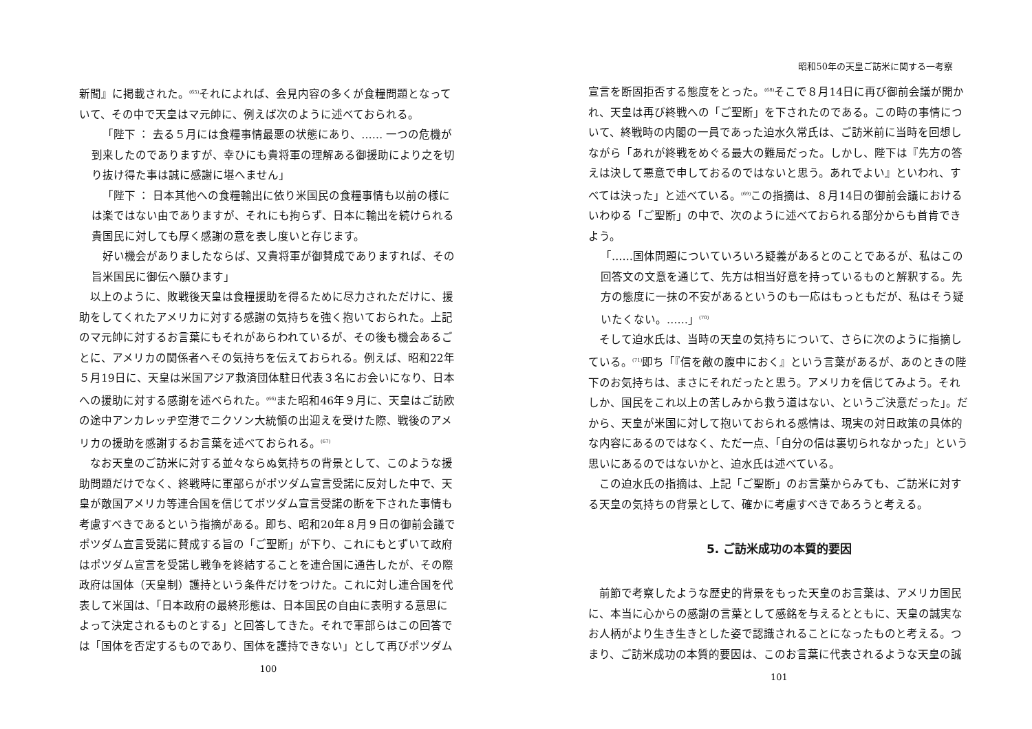新聞』に掲載された。<sup>(65)</sup>それによれば、会見内容の多くが食糧問題となっていて、その中で天皇はマ元帥に、例えば次のように述べておられる。
「陛下 ： 去る５月には食糧事情最悪の状態にあり、…… 一つの危機が到来したのでありますが、幸ひにも貴将軍の理解ある御援助により之を切り抜け得た事は誠に感謝に堪へません」
「陛下 ： 日本其他への食糧輸出に依り米国民の食糧事情も以前の様には楽ではない由でありますが、それにも拘らず、日本に輸出を続けられる貴国民に対しても厚く感謝の意を表し度いと存じます。
好い機会がありましたならば、又貴将軍が御賛成でありますれば、その旨米国民に御伝へ願ひます」
以上のように、敗戦後天皇は食糧援助を得るために尽力されただけに、援助をしてくれたアメリカに対する感謝の気持ちを強く抱いておられた。上記のマ元帥に対するお言葉にもそれがあらわれているが、その後も機会あるごとに、アメリカの関係者へその気持ちを伝えておられる。例えば、昭和22年５月19日に、天皇は米国アジア救済団体駐日代表３名にお会いになり、日本への援助に対する感謝を述べられた。<sup>(66)</sup>また昭和46年９月に、天皇はご訪欧の途中アンカレッヂ空港でニクソン大統領の出迎えを受けた際、戦後のアメリカの援助を感謝するお言葉を述べておられる。<sup>(67)</sup>
なお天皇のご訪米に対する並々ならぬ気持ちの背景として、このような援助問題だけでなく、終戦時に軍部らがポツダム宣言受諾に反対した中で、天皇が敵国アメリカ等連合国を信じてポツダム宣言受諾の断を下された事情も考慮すべきであるという指摘がある。即ち、昭和20年８月９日の御前会議でポツダム宣言受諾に賛成する旨の「ご聖断」が下り、これにもとずいて政府はポツダム宣言を受諾し戦争を終結することを連合国に通告したが、その際政府は国体（天皇制）護持という条件だけをつけた。これに対し連合国を代表して米国は、「日本政府の最終形態は、日本国民の自由に表明する意思によって決定されるものとする」と回答してきた。それで軍部らはこの回答では「国体を否定するものであり、国体を護持できない」として再びポツダム
100
昭和50年の天皇ご訪米に関する一考察
宣言を断固拒否する態度をとった。<sup>(68)</sup>そこで８月14日に再び御前会議が開かれ、天皇は再び終戦への「ご聖断」を下されたのである。この時の事情について、終戦時の内閣の一員であった迫水久常氏は、ご訪米前に当時を回想しながら「あれが終戦をめぐる最大の難局だった。しかし、陛下は『先方の答えは決して悪意で申しておるのではないと思う。あれでよい』といわれ、すべては決った」と述べている。<sup>(69)</sup>この指摘は、８月14日の御前会議におけるいわゆる「ご聖断」の中で、次のように述べておられる部分からも首肯できよう。
「……国体問題についていろいろ疑義があるとのことであるが、私はこの回答文の文意を通じて、先方は相当好意を持っているものと解釈する。先方の態度に一抹の不安があるというのも一応はもっともだが、私はそう疑いたくない。……」<sup>(70)</sup>
そして迫水氏は、当時の天皇の気持ちについて、さらに次のように指摘している。<sup>(71)</sup>即ち「『信を敵の腹中におく』という言葉があるが、あのときの陛下のお気持ちは、まさにそれだったと思う。アメリカを信じてみよう。それしか、国民をこれ以上の苦しみから救う道はない、というご決意だった」。だから、天皇が米国に対して抱いておられる感情は、現実の対日政策の具体的な内容にあるのではなく、ただ一点、「自分の信は裏切られなかった」という思いにあるのではないかと、迫水氏は述べている。
この迫水氏の指摘は、上記「ご聖断」のお言葉からみても、ご訪米に対する天皇の気持ちの背景として、確かに考慮すべきであろうと考える。
5. ご訪米成功の本質的要因
前節で考察したような歴史的背景をもった天皇のお言葉は、アメリカ国民に、本当に心からの感謝の言葉として感銘を与えるとともに、天皇の誠実なお人柄がより生き生きとした姿で認識されることになったものと考える。つまり、ご訪米成功の本質的要因は、このお言葉に代表されるような天皇の誠
101